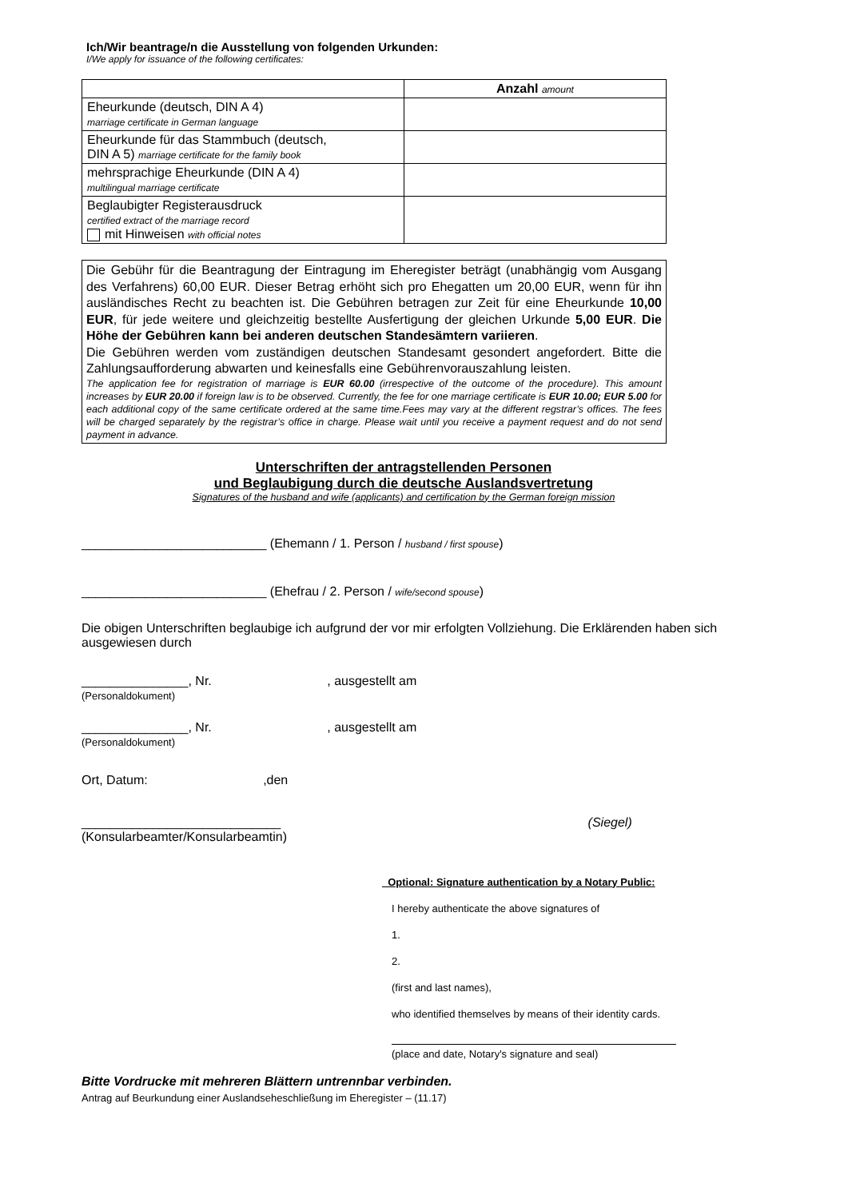Ich/Wir beantrage/n die Ausstellung von folgenden Urkunden:
I/We apply for issuance of the following certificates:
| | Anzahl amount |
| --- | --- |
| Eheurkunde (deutsch, DIN A 4) marriage certificate in German language | |
| Eheurkunde für das Stammbuch (deutsch, DIN A 5) marriage certificate for the family book | |
| mehrsprachige Eheurkunde (DIN A 4) multilingual marriage certificate | |
| Beglaubigter Registerausdruck certified extract of the marriage record mit Hinweisen with official notes | |
Die Gebühr für die Beantragung der Eintragung im Eheregister beträgt (unabhängig vom Ausgang des Verfahrens) 60,00 EUR. Dieser Betrag erhöht sich pro Ehegatten um 20,00 EUR, wenn für ihn ausländisches Recht zu beachten ist. Die Gebühren betragen zur Zeit für eine Eheurkunde 10,00 EUR, für jede weitere und gleichzeitig bestellte Ausfertigung der gleichen Urkunde 5,00 EUR. Die Höhe der Gebühren kann bei anderen deutschen Standesämtern variieren.
Die Gebühren werden vom zuständigen deutschen Standesamt gesondert angefordert. Bitte die Zahlungsaufforderung abwarten und keinesfalls eine Gebührenvorauszahlung leisten.
The application fee for registration of marriage is EUR 60.00 (irrespective of the outcome of the procedure). This amount increases by EUR 20.00 if foreign law is to be observed. Currently, the fee for one marriage certificate is EUR 10.00; EUR 5.00 for each additional copy of the same certificate ordered at the same time.Fees may vary at the different regstrar’s offices. The fees will be charged separately by the registrar’s office in charge. Please wait until you receive a payment request and do not send payment in advance.
Unterschriften der antragstellenden Personen
und Beglaubigung durch die deutsche Auslandsvertretung
Signatures of the husband and wife (applicants) and certification by the German foreign mission
__________________________ (Ehemann / 1. Person / husband / first spouse)
__________________________ (Ehefrau / 2. Person / wife/second spouse)
Die obigen Unterschriften beglaubige ich aufgrund der vor mir erfolgten Vollziehung. Die Erklärenden haben sich ausgewiesen durch
_______________, Nr. , ausgestellt am
(Personaldokument)
_______________, Nr. , ausgestellt am
(Personaldokument)
Ort, Datum: ,den
____________________________ (Siegel)
(Konsularbeamter/Konsularbeamtin)
Optional: Signature authentication by a Notary Public:
I hereby authenticate the above signatures of
1.
2.
(first and last names),
who identified themselves by means of their identity cards.
(place and date, Notary's signature and seal)
Bitte Vordrucke mit mehreren Blättern untrennbar verbinden.
Antrag auf Beurkundung einer Auslandseheschließung im Eheregister – (11.17)